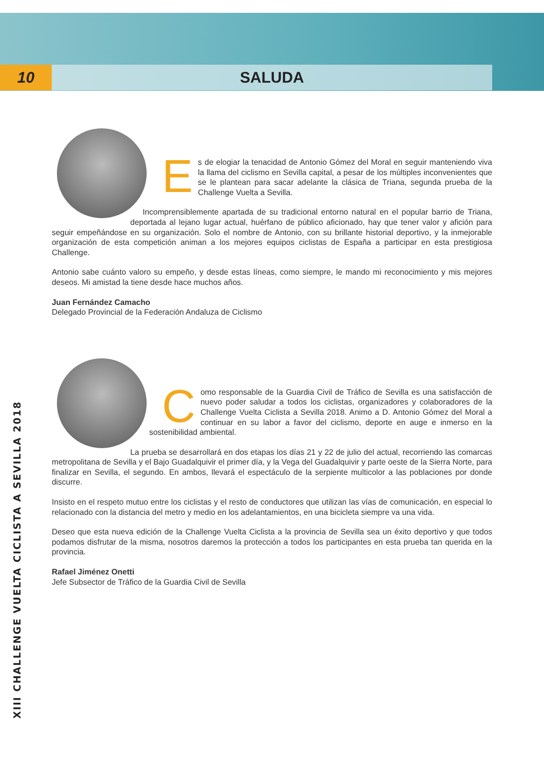10
SALUDA
XIII CHALLENGE VUELTA CICLISTA A SEVILLA 2018
Es de elogiar la tenacidad de Antonio Gómez del Moral en seguir manteniendo viva la llama del ciclismo en Sevilla capital, a pesar de los múltiples inconvenientes que se le plantean para sacar adelante la clásica de Triana, segunda prueba de la Challenge Vuelta a Sevilla.
Incomprensiblemente apartada de su tradicional entorno natural en el popular barrio de Triana, deportada al lejano lugar actual, huérfano de público aficionado, hay que tener valor y afición para seguir empeñándose en su organización. Solo el nombre de Antonio, con su brillante historial deportivo, y la inmejorable organización de esta competición animan a los mejores equipos ciclistas de España a participar en esta prestigiosa Challenge.
Antonio sabe cuánto valoro su empeño, y desde estas líneas, como siempre, le mando mi reconocimiento y mis mejores deseos. Mi amistad la tiene desde hace muchos años.
Juan Fernández Camacho
Delegado Provincial de la Federación Andaluza de Ciclismo
Como responsable de la Guardia Civil de Tráfico de Sevilla es una satisfacción de nuevo poder saludar a todos los ciclistas, organizadores y colaboradores de la Challenge Vuelta Ciclista a Sevilla 2018. Animo a D. Antonio Gómez del Moral a continuar en su labor a favor del ciclismo, deporte en auge e inmerso en la sostenibilidad ambiental.
La prueba se desarrollará en dos etapas los días 21 y 22 de julio del actual, recorriendo las comarcas metropolitana de Sevilla y el Bajo Guadalquivir el primer día, y la Vega del Guadalquivir y parte oeste de la Sierra Norte, para finalizar en Sevilla, el segundo. En ambos, llevará el espectáculo de la serpiente multicolor a las poblaciones por donde discurre.
Insisto en el respeto mutuo entre los ciclistas y el resto de conductores que utilizan las vías de comunicación, en especial lo relacionado con la distancia del metro y medio en los adelantamientos, en una bicicleta siempre va una vida.
Deseo que esta nueva edición de la Challenge Vuelta Ciclista a la provincia de Sevilla sea un éxito deportivo y que todos podamos disfrutar de la misma, nosotros daremos la protección a todos los participantes en esta prueba tan querida en la provincia.
Rafael Jiménez Onetti
Jefe Subsector de Tráfico de la Guardia Civil de Sevilla